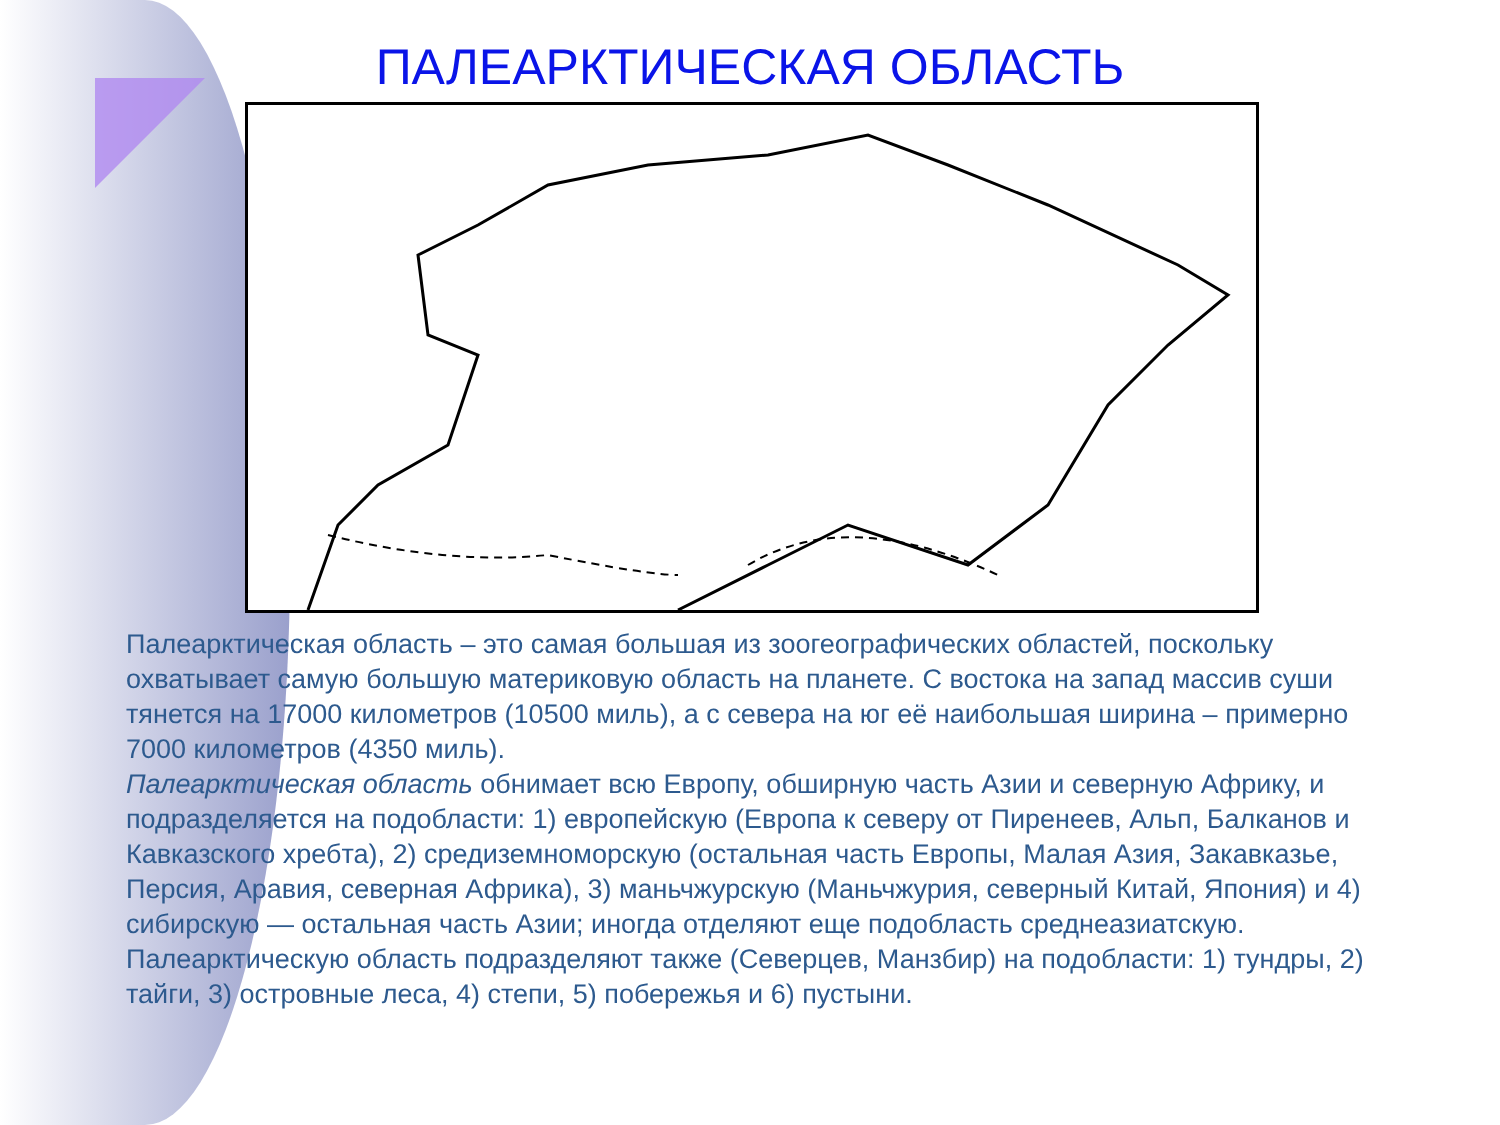ПАЛЕАРКТИЧЕСКАЯ ОБЛАСТЬ
Палеарктическая область – это самая большая из зоогеографических областей, поскольку охватывает самую большую материковую область на планете. С востока на запад массив суши тянется на 17000 километров (10500 миль), а с севера на юг её наибольшая ширина – примерно 7000 километров (4350 миль).
Палеарктическая область обнимает всю Европу, обширную часть Азии и северную Африку, и подразделяется на подобласти: 1) европейскую (Европа к северу от Пиренеев, Альп, Балканов и Кавказского хребта), 2) средиземноморскую (остальная часть Европы, Малая Азия, Закавказье, Персия, Аравия, северная Африка), 3) маньчжурскую (Маньчжурия, северный Китай, Япония) и 4) сибирскую — остальная часть Азии; иногда отделяют еще подобласть среднеазиатскую. Палеарктическую область подразделяют также (Северцев, Манзбир) на подобласти: 1) тундры, 2) тайги, 3) островные леса, 4) степи, 5) побережья и 6) пустыни.